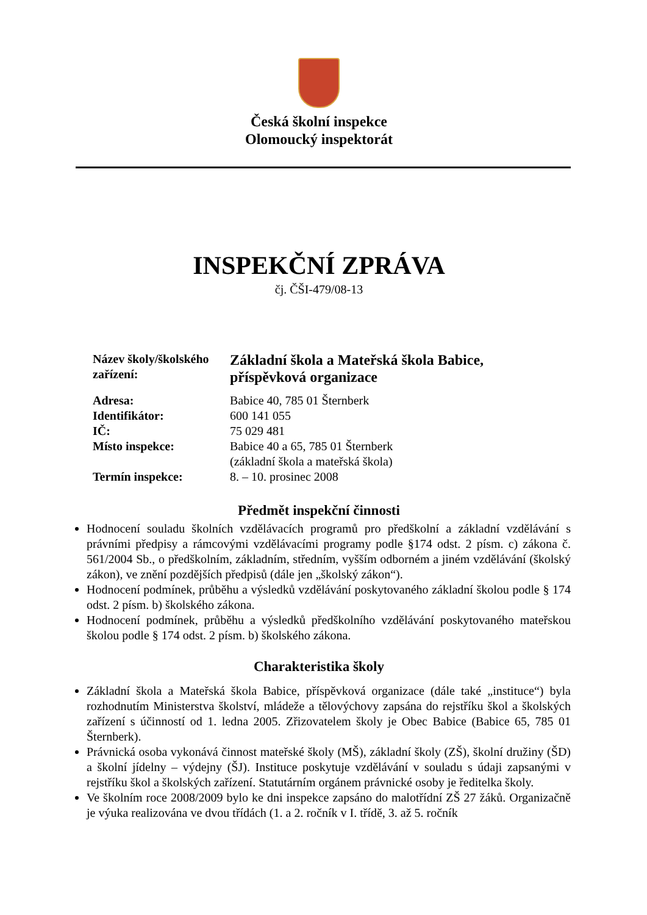Česká školní inspekce
Olomoucký inspektorát
INSPEKČNÍ ZPRÁVA
čj. ČŠI-479/08-13
| Název školy/školského zařízení: | Základní škola a Mateřská škola Babice, příspěvková organizace |
| Adresa: | Babice 40, 785 01 Šternberk |
| Identifikátor: | 600 141 055 |
| IČ: | 75 029 481 |
| Místo inspekce: | Babice 40 a 65, 785 01 Šternberk (základní škola a mateřská škola) |
| Termín inspekce: | 8. – 10. prosinec 2008 |
Předmět inspekční činnosti
Hodnocení souladu školních vzdělávacích programů pro předškolní a základní vzdělávání s právními předpisy a rámcovými vzdělávacími programy podle §174 odst. 2 písm. c) zákona č. 561/2004 Sb., o předškolním, základním, středním, vyšším odborném a jiném vzdělávání (školský zákon), ve znění pozdějších předpisů (dále jen „školský zákon“).
Hodnocení podmínek, průběhu a výsledků vzdělávání poskytovaného základní školou podle § 174 odst. 2 písm. b) školského zákona.
Hodnocení podmínek, průběhu a výsledků předškolního vzdělávání poskytovaného mateřskou školou podle § 174 odst. 2 písm. b) školského zákona.
Charakteristika školy
Základní škola a Mateřská škola Babice, příspěvková organizace (dále také „instituce“) byla rozhodnutím Ministerstva školství, mládeže a tělovýchovy zapsána do rejstříku škol a školských zařízení s účinností od 1. ledna 2005. Zřizovatelem školy je Obec Babice (Babice 65, 785 01 Šternberk).
Právnická osoba vykonává činnost mateřské školy (MŠ), základní školy (ZŠ), školní družiny (ŠD) a školní jídelny – výdejny (ŠJ). Instituce poskytuje vzdělávání v souladu s údaji zapsanými v rejstříku škol a školských zařízení. Statutárním orgánem právnické osoby je ředitelka školy.
Ve školním roce 2008/2009 bylo ke dni inspekce zapsáno do malotřídní ZŠ 27 žáků. Organizačně je výuka realizována ve dvou třídách (1. a 2. ročník v I. třídě, 3. až 5. ročník